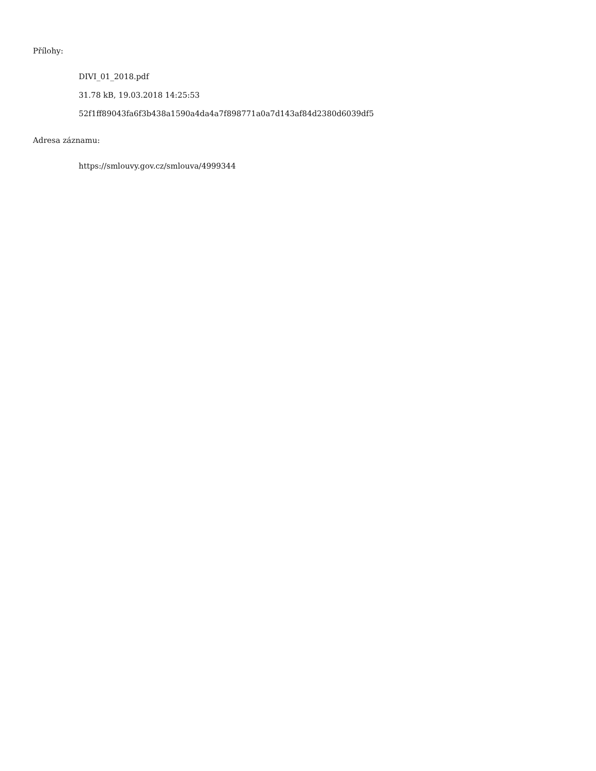Přílohy:
DIVI_01_2018.pdf
31.78 kB, 19.03.2018 14:25:53
52f1ff89043fa6f3b438a1590a4da4a7f898771a0a7d143af84d2380d6039df5
Adresa záznamu:
https://smlouvy.gov.cz/smlouva/4999344